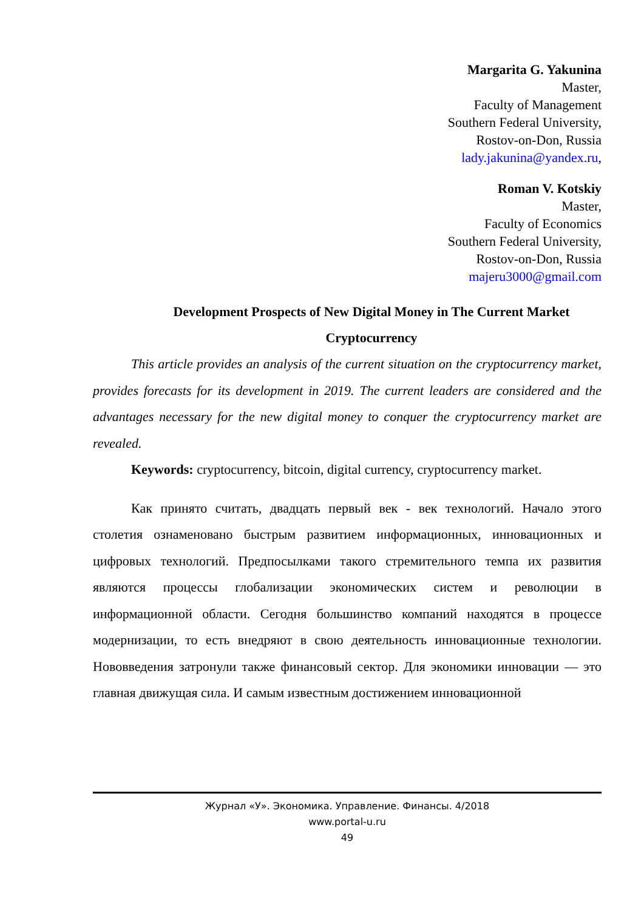Margarita G. Yakunina
Master,
Faculty of Management
Southern Federal University,
Rostov-on-Don, Russia
lady.jakunina@yandex.ru,
Roman V. Kotskiy
Master,
Faculty of Economics
Southern Federal University,
Rostov-on-Don, Russia
majeru3000@gmail.com
Development Prospects of New Digital Money in The Current Market Cryptocurrency
This article provides an analysis of the current situation on the cryptocurrency market, provides forecasts for its development in 2019. The current leaders are considered and the advantages necessary for the new digital money to conquer the cryptocurrency market are revealed.
Keywords: cryptocurrency, bitcoin, digital currency, cryptocurrency market.
Как принято считать, двадцать первый век - век технологий. Начало этого столетия ознаменовано быстрым развитием информационных, инновационных и цифровых технологий. Предпосылками такого стремительного темпа их развития являются процессы глобализации экономических систем и революции в информационной области. Сегодня большинство компаний находятся в процессе модернизации, то есть внедряют в свою деятельность инновационные технологии. Нововведения затронули также финансовый сектор. Для экономики инновации — это главная движущая сила. И самым известным достижением инновационной
Журнал «У». Экономика. Управление. Финансы. 4/2018
www.portal-u.ru
49